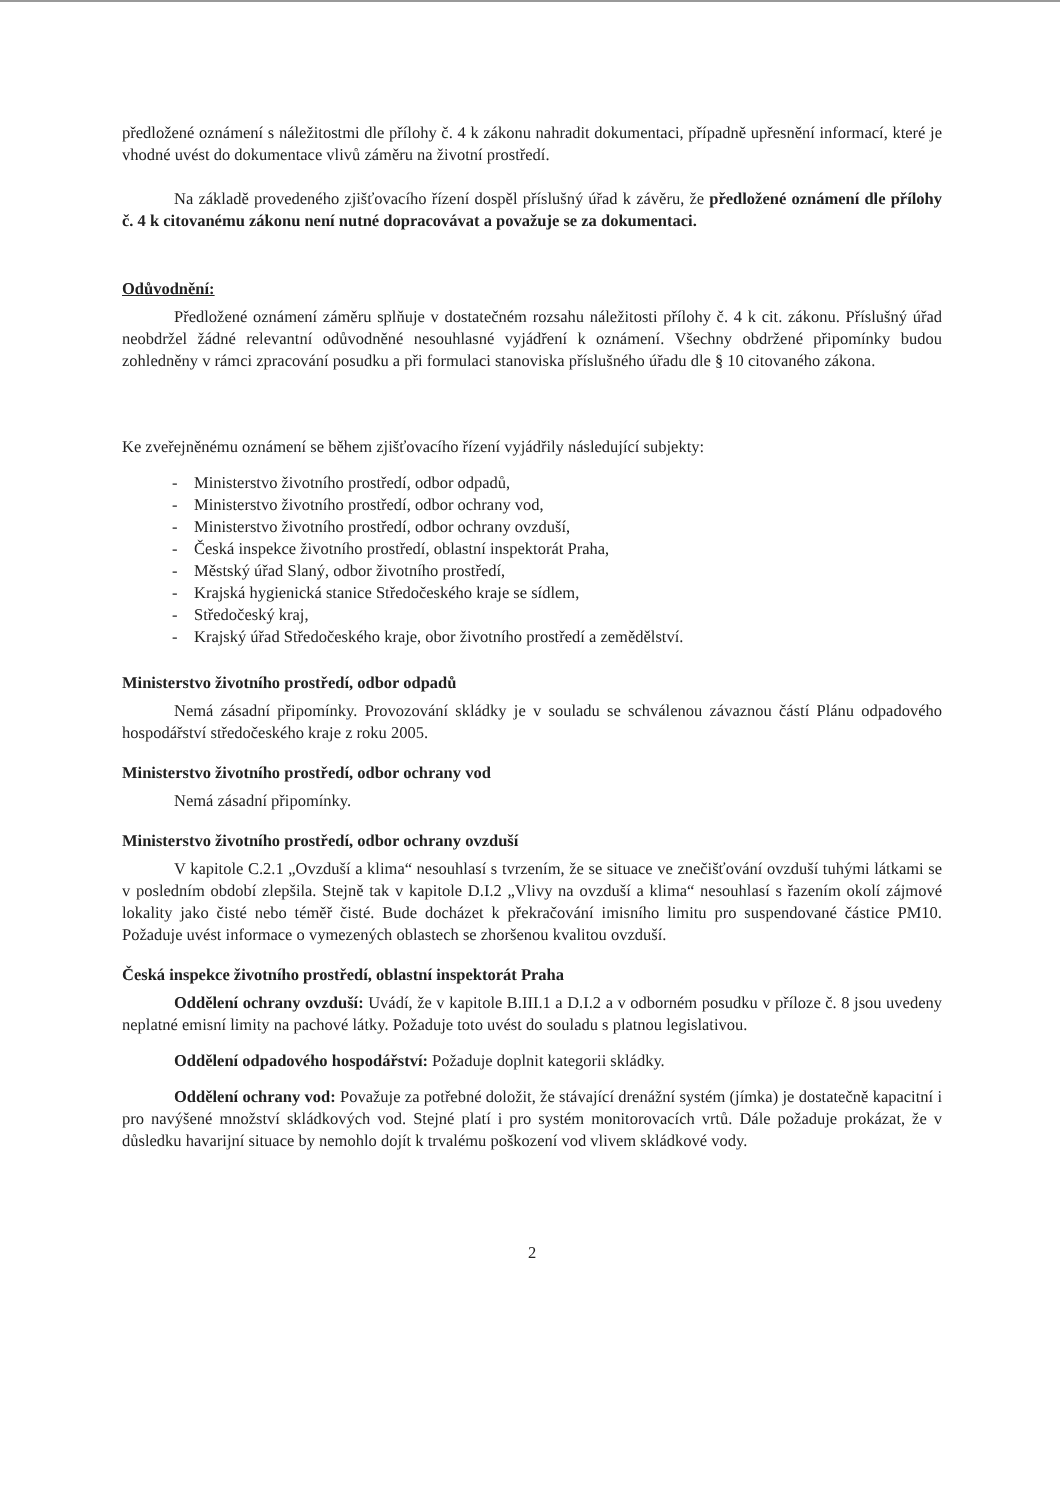předložené oznámení s náležitostmi dle přílohy č. 4 k zákonu nahradit dokumentaci, případně upřesnění informací, které je vhodné uvést do dokumentace vlivů záměru na životní prostředí.
Na základě provedeného zjišťovacího řízení dospěl příslušný úřad k závěru, že předložené oznámení dle přílohy č. 4 k citovanému zákonu není nutné dopracovávat a považuje se za dokumentaci.
Odůvodnění:
Předložené oznámení záměru splňuje v dostatečném rozsahu náležitosti přílohy č. 4 k cit. zákonu. Příslušný úřad neobdržel žádné relevantní odůvodněné nesouhlasné vyjádření k oznámení. Všechny obdržené připomínky budou zohledněny v rámci zpracování posudku a při formulaci stanoviska příslušného úřadu dle § 10 citovaného zákona.
Ke zveřejněnému oznámení se během zjišťovacího řízení vyjádřily následující subjekty:
- Ministerstvo životního prostředí, odbor odpadů,
- Ministerstvo životního prostředí, odbor ochrany vod,
- Ministerstvo životního prostředí, odbor ochrany ovzduší,
- Česká inspekce životního prostředí, oblastní inspektorát Praha,
- Městský úřad Slaný, odbor životního prostředí,
- Krajská hygienická stanice Středočeského kraje se sídlem,
- Středočeský kraj,
- Krajský úřad Středočeského kraje, obor životního prostředí a zemědělství.
Ministerstvo životního prostředí, odbor odpadů
Nemá zásadní připomínky. Provozování skládky je v souladu se schválenou závaznou částí Plánu odpadového hospodářství středočeského kraje z roku 2005.
Ministerstvo životního prostředí, odbor ochrany vod
Nemá zásadní připomínky.
Ministerstvo životního prostředí, odbor ochrany ovzduší
V kapitole C.2.1 „Ovzduší a klima“ nesouhlasí s tvrzením, že se situace ve znečišťování ovzduší tuhými látkami se v posledním období zlepšila. Stejně tak v kapitole D.I.2 „Vlivy na ovzduší a klima“ nesouhlasí s řazením okolí zájmové lokality jako čisté nebo téměř čisté. Bude docházet k překračování imisního limitu pro suspendované částice PM10. Požaduje uvést informace o vymezených oblastech se zhoršenou kvalitou ovzduší.
Česká inspekce životního prostředí, oblastní inspektorát Praha
Oddělení ochrany ovzduší: Uvádí, že v kapitole B.III.1 a D.I.2 a v odborném posudku v příloze č. 8 jsou uvedeny neplatné emisní limity na pachové látky. Požaduje toto uvést do souladu s platnou legislativou.
Oddělení odpadového hospodářství: Požaduje doplnit kategorii skládky.
Oddělení ochrany vod: Považuje za potřebné doložit, že stávající drenážní systém (jímka) je dostatečně kapacitní i pro navýšené množství skládkových vod. Stejné platí i pro systém monitorovacích vrtů. Dále požaduje prokázat, že v důsledku havarijní situace by nemohlo dojít k trvalému poškození vod vlivem skládkové vody.
2